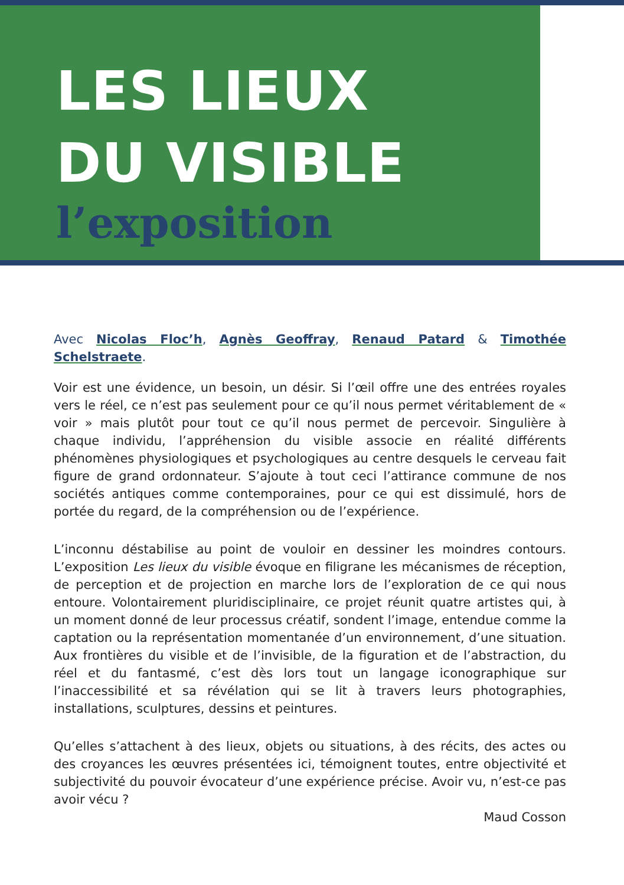LES LIEUX
DU VISIBLE
l’exposition
Avec Nicolas Floc’h, Agnès Geoffray, Renaud Patard & Timothée Schelstraete.
Voir est une évidence, un besoin, un désir. Si l’œil offre une des entrées royales vers le réel, ce n’est pas seulement pour ce qu’il nous permet véritablement de « voir » mais plutôt pour tout ce qu’il nous permet de percevoir. Singulière à chaque individu, l’appréhension du visible associe en réalité différents phénomènes physiologiques et psychologiques au centre desquels le cerveau fait figure de grand ordonnateur. S’ajoute à tout ceci l’attirance commune de nos sociétés antiques comme contemporaines, pour ce qui est dissimulé, hors de portée du regard, de la compréhension ou de l’expérience.
L’inconnu déstabilise au point de vouloir en dessiner les moindres contours. L’exposition Les lieux du visible évoque en filigrane les mécanismes de réception, de perception et de projection en marche lors de l’exploration de ce qui nous entoure. Volontairement pluridisciplinaire, ce projet réunit quatre artistes qui, à un moment donné de leur processus créatif, sondent l’image, entendue comme la captation ou la représentation momentanée d’un environnement, d’une situation. Aux frontières du visible et de l’invisible, de la figuration et de l’abstraction, du réel et du fantasmé, c’est dès lors tout un langage iconographique sur l’inaccessibilité et sa révélation qui se lit à travers leurs photographies, installations, sculptures, dessins et peintures.
Qu’elles s’attachent à des lieux, objets ou situations, à des récits, des actes ou des croyances les œuvres présentées ici, témoignent toutes, entre objectivité et subjectivité du pouvoir évocateur d’une expérience précise. Avoir vu, n’est-ce pas avoir vécu ?
Maud Cosson